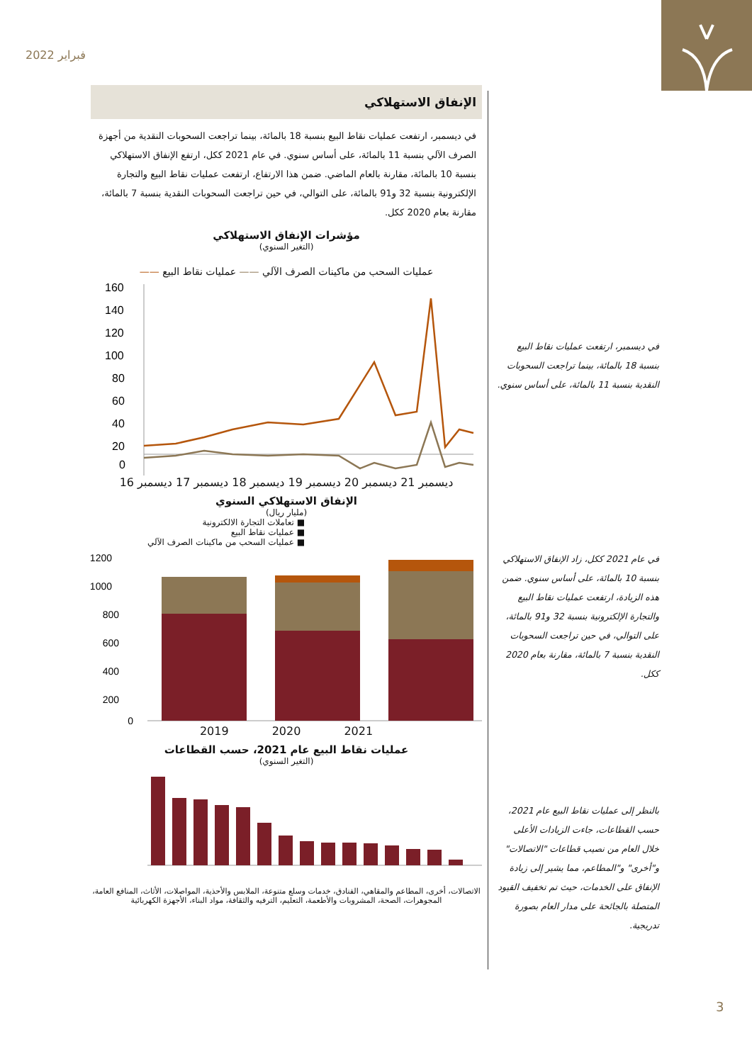فبراير 2022
الإنفاق الاستهلاكي
في ديسمبر، ارتفعت عمليات نقاط البيع بنسبة 18 بالمائة، بينما تراجعت السحوبات النقدية من أجهزة الصرف الآلي بنسبة 11 بالمائة، على أساس سنوي. في عام 2021 ككل، ارتفع الإنفاق الاستهلاكي بنسبة 10 بالمائة، مقارنة بالعام الماضي. ضمن هذا الارتفاع، ارتفعت عمليات نقاط البيع والتجارة الإلكترونية بنسبة 32 و91 بالمائة، على التوالي، في حين تراجعت السحوبات النقدية بنسبة 7 بالمائة، مقارنة بعام 2020 ككل.
مؤشرات الإنفاق الاستهلاكي
(التغير السنوي)
عمليات السحب من ماكينات الصرف الآلي —— عمليات نقاط البيع ——
160
140
120
100
80
60
40
20
0
ديسمبر 21 ديسمبر 20 ديسمبر 19 ديسمبر 18 ديسمبر 17 ديسمبر 16
الإنفاق الاستهلاكي السنوي
(مليار ريال)
■ تعاملات التجارة الالكترونية
■ عمليات نقاط البيع
■ عمليات السحب من ماكينات الصرف الآلي
1200
1000
800
600
400
200
0
2021 2020 2019
عمليات نقاط البيع عام 2021، حسب القطاعات
(التغير السنوي)
الاتصالات، أخرى، المطاعم والمقاهي، الفنادق، خدمات وسلع متنوعة، الملابس والأحذية، المواصلات، الأثاث، المنافع العامة، المجوهرات، الصحة، المشروبات والأطعمة، التعليم، الترفيه والثقافة، مواد البناء، الأجهزة الكهربائية
في ديسمبر، ارتفعت عمليات نقاط البيع بنسبة 18 بالمائة، بينما تراجعت السحوبات النقدية بنسبة 11 بالمائة، على أساس سنوي.
في عام 2021 ككل، زاد الإنفاق الاستهلاكي بنسبة 10 بالمائة، على أساس سنوي. ضمن هذه الزيادة، ارتفعت عمليات نقاط البيع والتجارة الإلكترونية بنسبة 32 و91 بالمائة، على التوالي، في حين تراجعت السحوبات النقدية بنسبة 7 بالمائة، مقارنة بعام 2020 ككل.
بالنظر إلى عمليات نقاط البيع عام 2021، حسب القطاعات، جاءت الزيادات الأعلى خلال العام من نصيب قطاعات "الاتصالات" و"أخرى" و"المطاعم، مما يشير إلى زيادة الإنفاق على الخدمات، حيث تم تخفيف القيود المتصلة بالجائحة على مدار العام بصورة تدريجية.
3